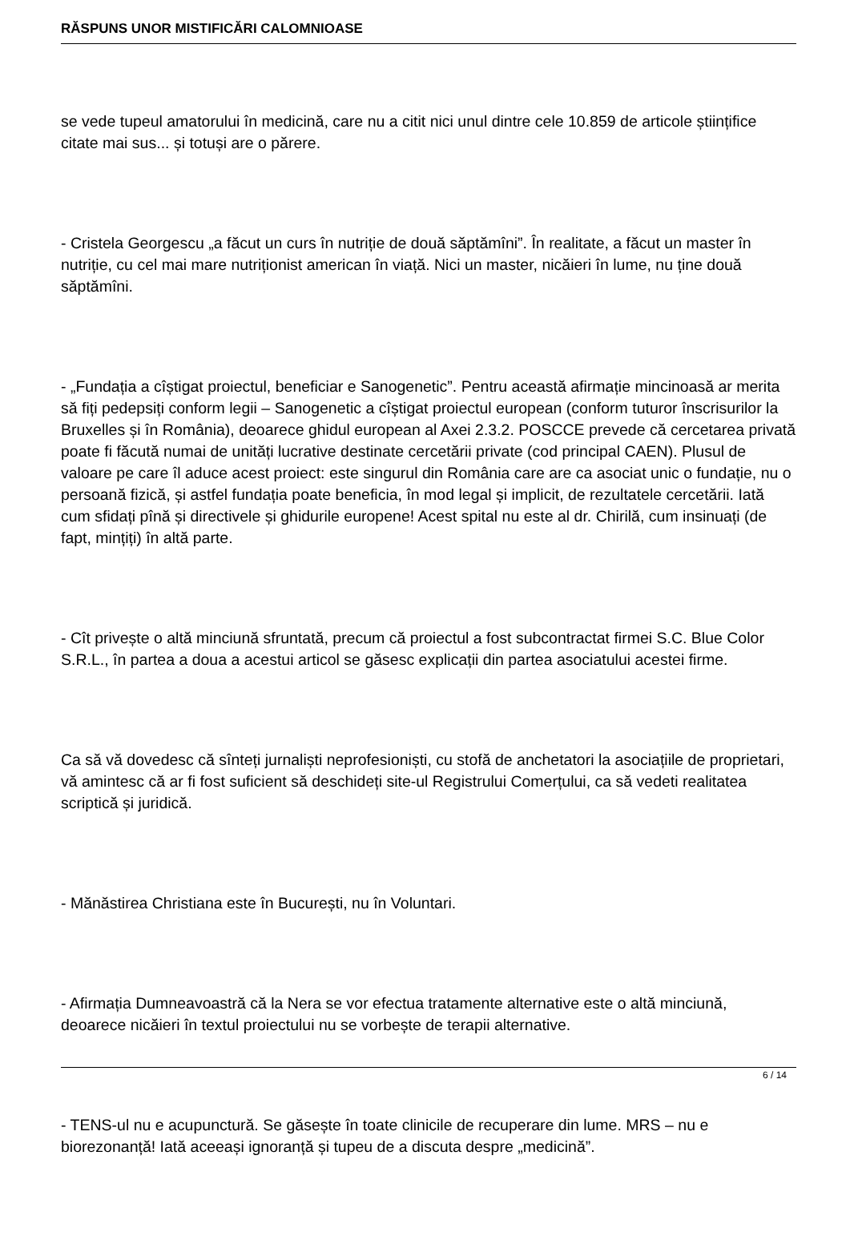RĂSPUNS UNOR MISTIFICĂRI CALOMNIOASE
se vede tupeul amatorului în medicină, care nu a citit nici unul dintre cele 10.859 de articole științifice citate mai sus... și totuși are o părere.
- Cristela Georgescu „a făcut un curs în nutriție de două săptămîni”. În realitate, a făcut un master în nutriție, cu cel mai mare nutriționist american în viață. Nici un master, nicăieri în lume, nu ține două săptămîni.
- „Fundația a cîștigat proiectul, beneficiar e Sanogenetic”. Pentru această afirmație mincinoasă ar merita să fiți pedepsiți conform legii – Sanogenetic a cîștigat proiectul european (conform tuturor înscrisurilor la Bruxelles și în România), deoarece ghidul european al Axei 2.3.2. POSCCE prevede că cercetarea privată poate fi făcută numai de unități lucrative destinate cercetării private (cod principal CAEN). Plusul de valoare pe care îl aduce acest proiect: este singurul din România care are ca asociat unic o fundație, nu o persoană fizică, și astfel fundația poate beneficia, în mod legal și implicit, de rezultatele cercetării. Iată cum sfidați pînă și directivele și ghidurile europene! Acest spital nu este al dr. Chirilă, cum insinuați (de fapt, mințiți) în altă parte.
- Cît privește o altă minciună sfruntată, precum că proiectul a fost subcontractat firmei S.C. Blue Color S.R.L., în partea a doua a acestui articol se găsesc explicații din partea asociatului acestei firme.
Ca să vă dovedesc că sînteți jurnaliști neprofesioniști, cu stofă de anchetatori la asociațiile de proprietari, vă amintesc că ar fi fost suficient să deschideți site-ul Registrului Comerțului, ca să vedeti realitatea scriptică și juridică.
- Mănăstirea Christiana este în București, nu în Voluntari.
- Afirmația Dumneavoastră că la Nera se vor efectua tratamente alternative este o altă minciună, deoarece nicăieri în textul proiectului nu se vorbește de terapii alternative.
- TENS-ul nu e acupunctură. Se găsește în toate clinicile de recuperare din lume. MRS – nu e biorezonanță! Iată aceeași ignoranță și tupeu de a discuta despre „medicină”.
6 / 14